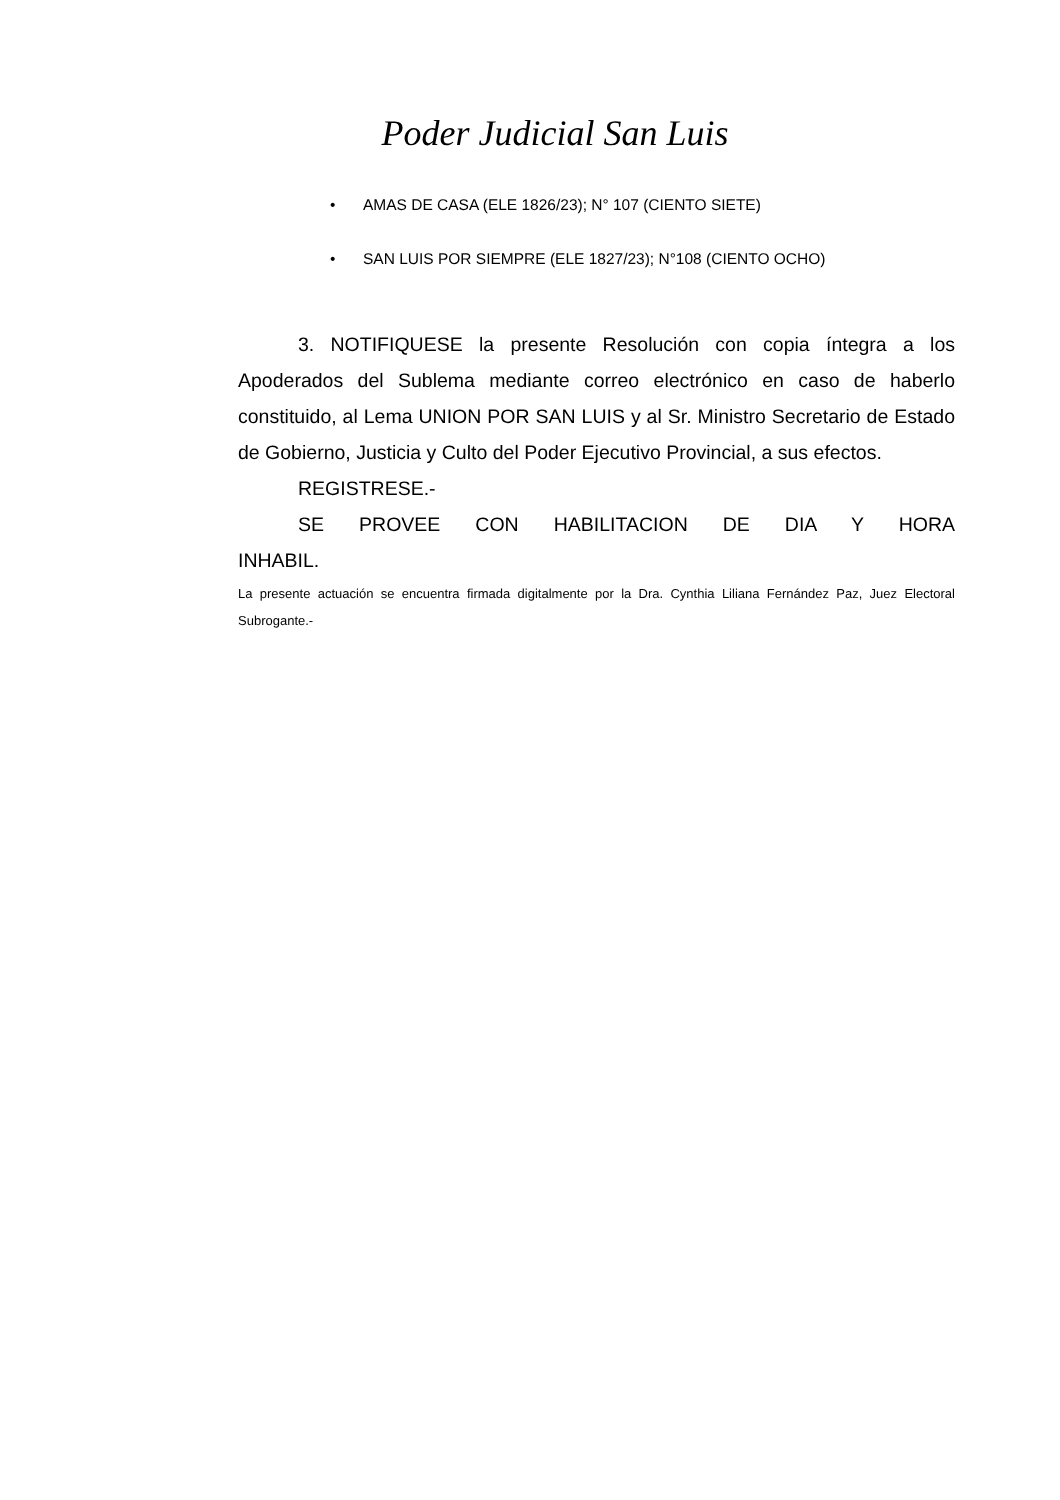Poder Judicial San Luis
• AMAS DE CASA (ELE 1826/23); N° 107 (CIENTO SIETE)
• SAN LUIS POR SIEMPRE (ELE 1827/23); N°108 (CIENTO OCHO)
3. NOTIFIQUESE la presente Resolución con copia íntegra a los Apoderados del Sublema mediante correo electrónico en caso de haberlo constituido, al Lema UNION POR SAN LUIS y al Sr. Ministro Secretario de Estado de Gobierno, Justicia y Culto del Poder Ejecutivo Provincial, a sus efectos.
REGISTRESE.-
SE PROVEE CON HABILITACION DE DIA Y HORA INHABIL.
La presente actuación se encuentra firmada digitalmente por la Dra. Cynthia Liliana Fernández Paz, Juez Electoral Subrogante.-